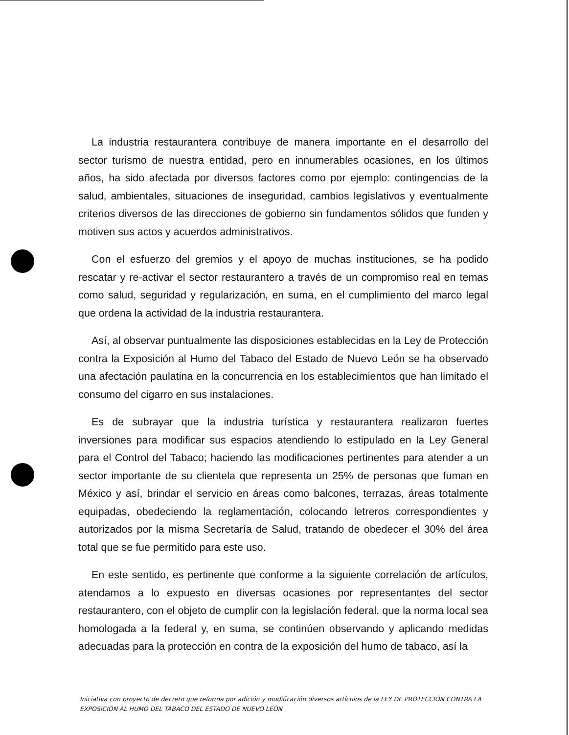La industria restaurantera contribuye de manera importante en el desarrollo del sector turismo de nuestra entidad, pero en innumerables ocasiones, en los últimos años, ha sido afectada por diversos factores como por ejemplo: contingencias de la salud, ambientales, situaciones de inseguridad, cambios legislativos y eventualmente criterios diversos de las direcciones de gobierno sin fundamentos sólidos que funden y motiven sus actos y acuerdos administrativos.
Con el esfuerzo del gremios y el apoyo de muchas instituciones, se ha podido rescatar y re-activar el sector restaurantero a través de un compromiso real en temas como salud, seguridad y regularización, en suma, en el cumplimiento del marco legal que ordena la actividad de la industria restaurantera.
Así, al observar puntualmente las disposiciones establecidas en la Ley de Protección contra la Exposición al Humo del Tabaco del Estado de Nuevo León se ha observado una afectación paulatina en la concurrencia en los establecimientos que han limitado el consumo del cigarro en sus instalaciones.
Es de subrayar que la industria turística y restaurantera realizaron fuertes inversiones para modificar sus espacios atendiendo lo estipulado en la Ley General para el Control del Tabaco; haciendo las modificaciones pertinentes para atender a un sector importante de su clientela que representa un 25% de personas que fuman en México y así, brindar el servicio en áreas como balcones, terrazas, áreas totalmente equipadas, obedeciendo la reglamentación, colocando letreros correspondientes y autorizados por la misma Secretaría de Salud, tratando de obedecer el 30% del área total que se fue permitido para este uso.
En este sentido, es pertinente que conforme a la siguiente correlación de artículos, atendamos a lo expuesto en diversas ocasiones por representantes del sector restaurantero, con el objeto de cumplir con la legislación federal, que la norma local sea homologada a la federal y, en suma, se continúen observando y aplicando medidas adecuadas para la protección en contra de la exposición del humo de tabaco, así la
Iniciativa con proyecto de decreto que reforma por adición y modificación diversos artículos de la LEY DE PROTECCIÓN CONTRA LA EXPOSICIÓN AL HUMO DEL TABACO DEL ESTADO DE NUEVO LEÓN